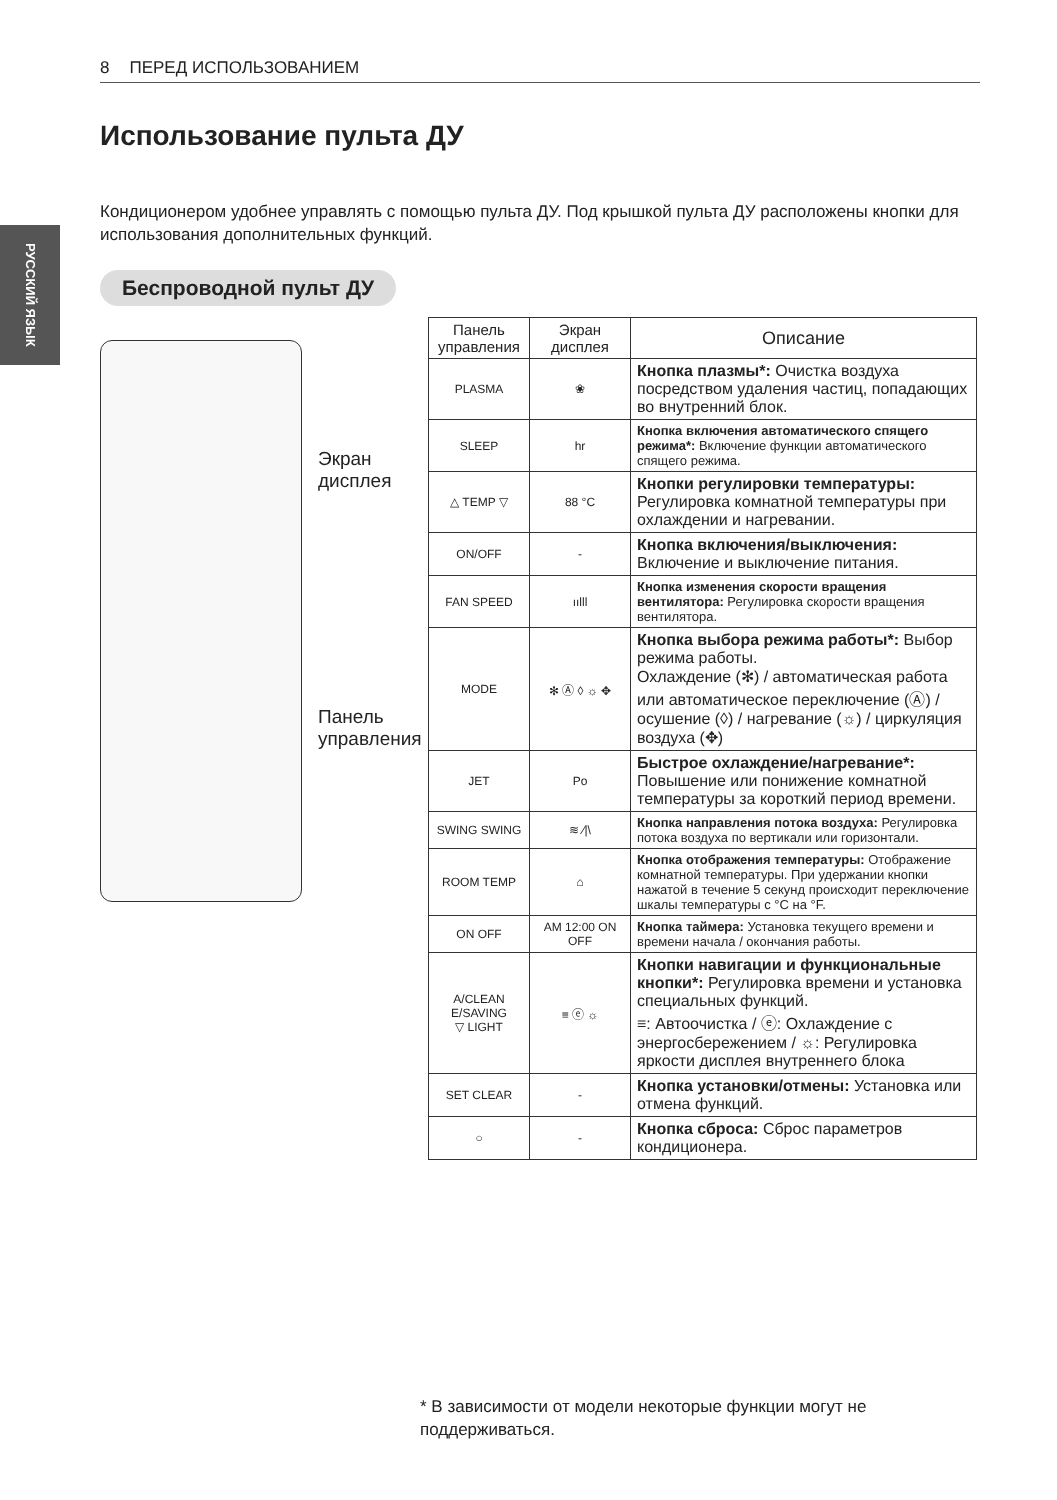8 ПЕРЕД ИСПОЛЬЗОВАНИЕМ
РУССКИЙ ЯЗЫК
Использование пульта ДУ
Кондиционером удобнее управлять с помощью пульта ДУ. Под крышкой пульта ДУ расположены кнопки для использования дополнительных функций.
Беспроводной пульт ДУ
Экран
дисплея
Панель
управления
| Панель управления | Экран дисплея | Описание |
| --- | --- | --- |
| PLASMA | ❀ | Кнопка плазмы*: Очистка воздуха посредством удаления частиц, попадающих во внутренний блок. |
| SLEEP | hr | Кнопка включения автоматического спящего режима*: Включение функции автоматического спящего режима. |
| △ TEMP ▽ | 88 °C | Кнопки регулировки температуры: Регулировка комнатной температуры при охлаждении и нагревании. |
| ON/OFF | - | Кнопка включения/выключения: Включение и выключение питания. |
| FAN SPEED | ıılll | Кнопка изменения скорости вращения вентилятора: Регулировка скорости вращения вентилятора. |
| MODE | ✻ Ⓐ ◊ ☼ ✥ | Кнопка выбора режима работы*: Выбор режима работы. Охлаждение (✻) / автоматическая работа или автоматическое переключение (Ⓐ) / осушение (◊) / нагревание (☼) / циркуляция воздуха (✥) |
| JET | Po | Быстрое охлаждение/нагревание*: Повышение или понижение комнатной температуры за короткий период времени. |
| SWING SWING | ≋ ⁄/\ | Кнопка направления потока воздуха: Регулировка потока воздуха по вертикали или горизонтали. |
| ROOM TEMP | ⌂ | Кнопка отображения температуры: Отображение комнатной температуры. При удержании кнопки нажатой в течение 5 секунд происходит переключение шкалы температуры с °C на °F. |
| ON OFF | AM 12:00 ON OFF | Кнопка таймера: Установка текущего времени и времени начала / окончания работы. |
| A/CLEAN E/SAVING ▽ LIGHT | ≡ ⓔ ☼ | Кнопки навигации и функциональные кнопки*: Регулировка времени и установка специальных функций. ≡: Автоочистка / ⓔ: Охлаждение с энергосбережением / ☼: Регулировка яркости дисплея внутреннего блока |
| SET CLEAR | - | Кнопка установки/отмены: Установка или отмена функций. |
| ○ | - | Кнопка сброса: Сброс параметров кондиционера. |
* В зависимости от модели некоторые функции могут не поддерживаться.